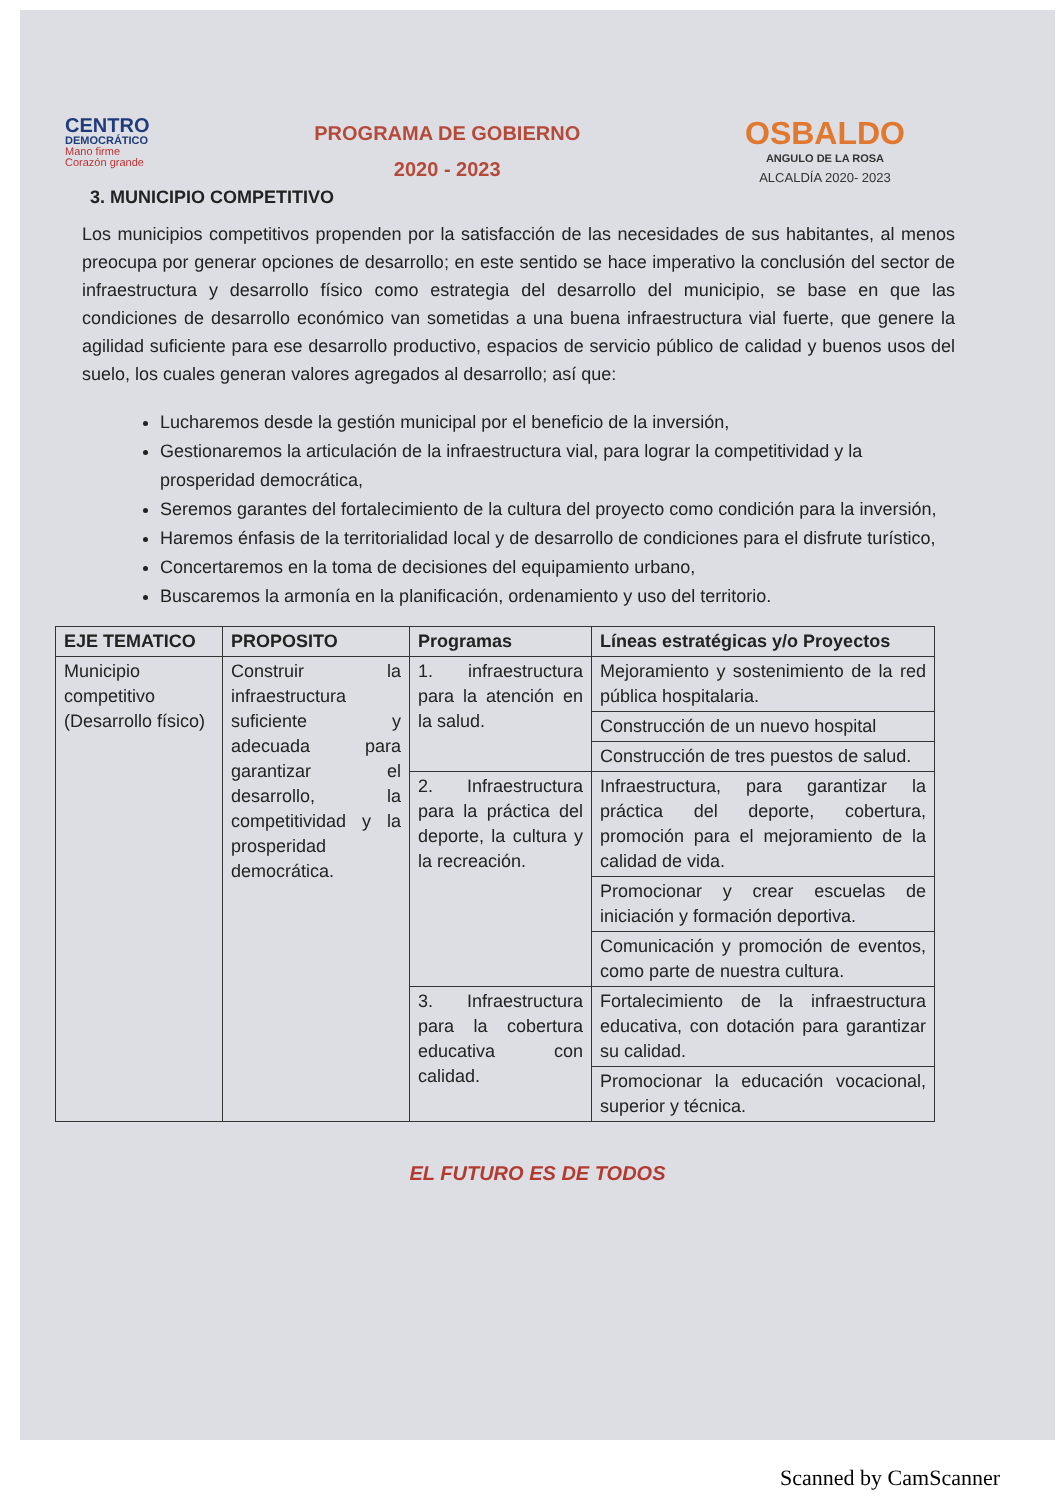CENTRO
DEMOCRÁTICO
Mano firme
Corazón grande
PROGRAMA DE GOBIERNO
2020 - 2023
OSBALDO
ANGULO DE LA ROSA
ALCALDÍA 2020- 2023
3. MUNICIPIO COMPETITIVO
Los municipios competitivos propenden por la satisfacción de las necesidades de sus habitantes, al menos preocupa por generar opciones de desarrollo; en este sentido se hace imperativo la conclusión del sector de infraestructura y desarrollo físico como estrategia del desarrollo del municipio, se base en que las condiciones de desarrollo económico van sometidas a una buena infraestructura vial fuerte, que genere la agilidad suficiente para ese desarrollo productivo, espacios de servicio público de calidad y buenos usos del suelo, los cuales generan valores agregados al desarrollo; así que:
Lucharemos desde la gestión municipal por el beneficio de la inversión,
Gestionaremos la articulación de la infraestructura vial, para lograr la competitividad y la prosperidad democrática,
Seremos garantes del fortalecimiento de la cultura del proyecto como condición para la inversión,
Haremos énfasis de la territorialidad local y de desarrollo de condiciones para el disfrute turístico,
Concertaremos en la toma de decisiones del equipamiento urbano,
Buscaremos la armonía en la planificación, ordenamiento y uso del territorio.
| EJE TEMATICO | PROPOSITO | Programas | Líneas estratégicas y/o Proyectos |
| --- | --- | --- | --- |
| Municipio competitivo (Desarrollo físico) | Construir la infraestructura suficiente y adecuada para garantizar el desarrollo, la competitividad y la prosperidad democrática. | 1. infraestructura para la atención en la salud. | Mejoramiento y sostenimiento de la red pública hospitalaria. |
| | | | Construcción de un nuevo hospital |
| | | | Construcción de tres puestos de salud. |
| | | 2. Infraestructura para la práctica del deporte, la cultura y la recreación. | Infraestructura, para garantizar la práctica del deporte, cobertura, promoción para el mejoramiento de la calidad de vida. |
| | | | Promocionar y crear escuelas de iniciación y formación deportiva. |
| | | | Comunicación y promoción de eventos, como parte de nuestra cultura. |
| | | 3. Infraestructura para la cobertura educativa con calidad. | Fortalecimiento de la infraestructura educativa, con dotación para garantizar su calidad. |
| | | | Promocionar la educación vocacional, superior y técnica. |
EL FUTURO ES DE TODOS
Scanned by CamScanner